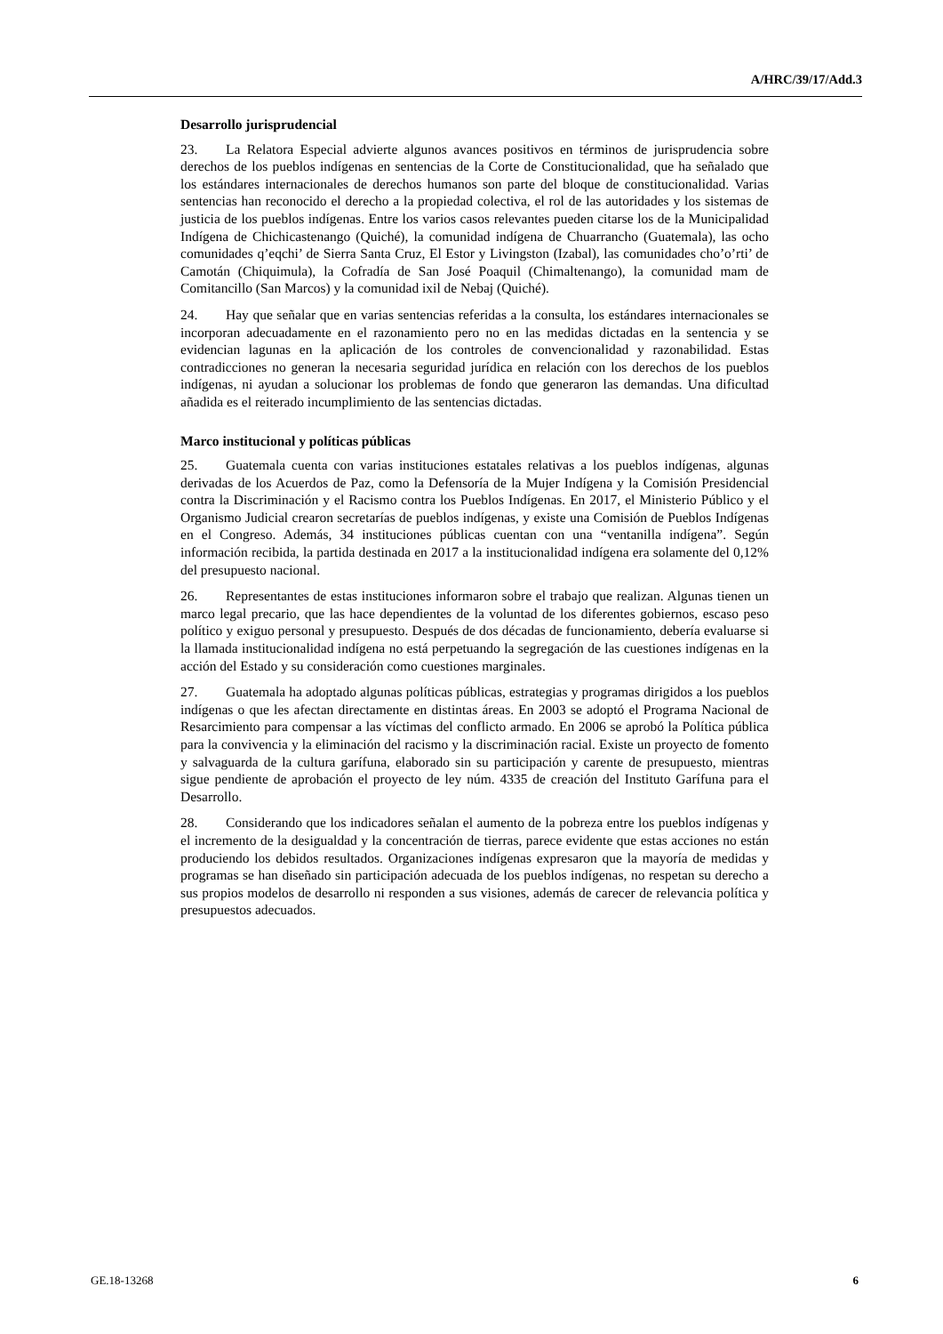A/HRC/39/17/Add.3
Desarrollo jurisprudencial
23. La Relatora Especial advierte algunos avances positivos en términos de jurisprudencia sobre derechos de los pueblos indígenas en sentencias de la Corte de Constitucionalidad, que ha señalado que los estándares internacionales de derechos humanos son parte del bloque de constitucionalidad. Varias sentencias han reconocido el derecho a la propiedad colectiva, el rol de las autoridades y los sistemas de justicia de los pueblos indígenas. Entre los varios casos relevantes pueden citarse los de la Municipalidad Indígena de Chichicastenango (Quiché), la comunidad indígena de Chuarrancho (Guatemala), las ocho comunidades q’eqchi’ de Sierra Santa Cruz, El Estor y Livingston (Izabal), las comunidades cho’o’rti’ de Camotán (Chiquimula), la Cofradía de San José Poaquil (Chimaltenango), la comunidad mam de Comitancillo (San Marcos) y la comunidad ixil de Nebaj (Quiché).
24. Hay que señalar que en varias sentencias referidas a la consulta, los estándares internacionales se incorporan adecuadamente en el razonamiento pero no en las medidas dictadas en la sentencia y se evidencian lagunas en la aplicación de los controles de convencionalidad y razonabilidad. Estas contradicciones no generan la necesaria seguridad jurídica en relación con los derechos de los pueblos indígenas, ni ayudan a solucionar los problemas de fondo que generaron las demandas. Una dificultad añadida es el reiterado incumplimiento de las sentencias dictadas.
Marco institucional y políticas públicas
25. Guatemala cuenta con varias instituciones estatales relativas a los pueblos indígenas, algunas derivadas de los Acuerdos de Paz, como la Defensoría de la Mujer Indígena y la Comisión Presidencial contra la Discriminación y el Racismo contra los Pueblos Indígenas. En 2017, el Ministerio Público y el Organismo Judicial crearon secretarías de pueblos indígenas, y existe una Comisión de Pueblos Indígenas en el Congreso. Además, 34 instituciones públicas cuentan con una “ventanilla indígena”. Según información recibida, la partida destinada en 2017 a la institucionalidad indígena era solamente del 0,12% del presupuesto nacional.
26. Representantes de estas instituciones informaron sobre el trabajo que realizan. Algunas tienen un marco legal precario, que las hace dependientes de la voluntad de los diferentes gobiernos, escaso peso político y exiguo personal y presupuesto. Después de dos décadas de funcionamiento, debería evaluarse si la llamada institucionalidad indígena no está perpetuando la segregación de las cuestiones indígenas en la acción del Estado y su consideración como cuestiones marginales.
27. Guatemala ha adoptado algunas políticas públicas, estrategias y programas dirigidos a los pueblos indígenas o que les afectan directamente en distintas áreas. En 2003 se adoptó el Programa Nacional de Resarcimiento para compensar a las víctimas del conflicto armado. En 2006 se aprobó la Política pública para la convivencia y la eliminación del racismo y la discriminación racial. Existe un proyecto de fomento y salvaguarda de la cultura garífuna, elaborado sin su participación y carente de presupuesto, mientras sigue pendiente de aprobación el proyecto de ley núm. 4335 de creación del Instituto Garífuna para el Desarrollo.
28. Considerando que los indicadores señalan el aumento de la pobreza entre los pueblos indígenas y el incremento de la desigualdad y la concentración de tierras, parece evidente que estas acciones no están produciendo los debidos resultados. Organizaciones indígenas expresaron que la mayoría de medidas y programas se han diseñado sin participación adecuada de los pueblos indígenas, no respetan su derecho a sus propios modelos de desarrollo ni responden a sus visiones, además de carecer de relevancia política y presupuestos adecuados.
GE.18-13268 6